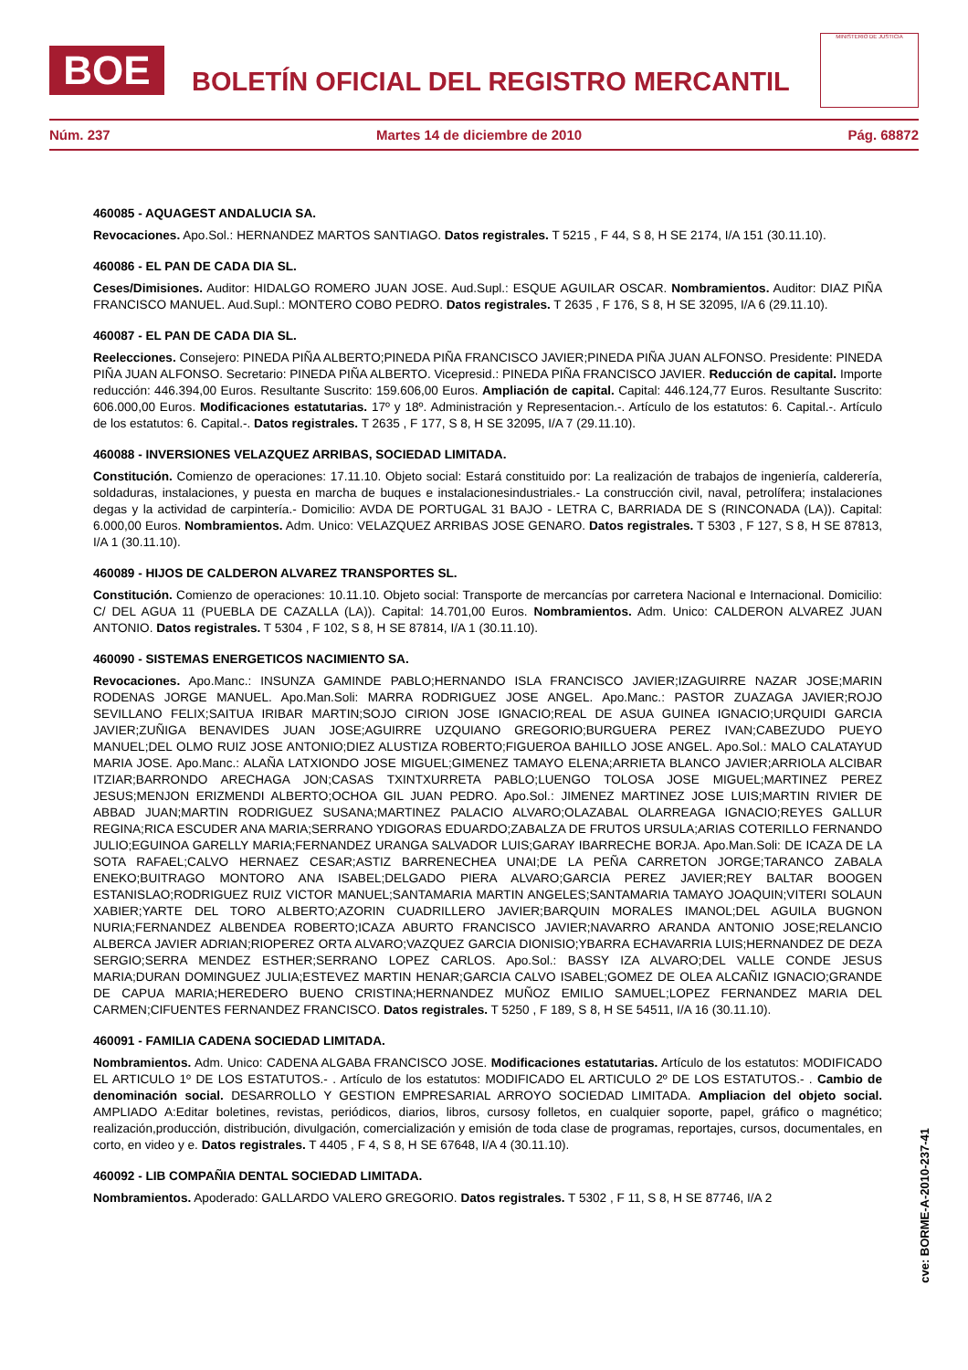BOE
BOLETÍN OFICIAL DEL REGISTRO MERCANTIL
MINISTERIO DE JUSTICIA
Núm. 237 Martes 14 de diciembre de 2010 Pág. 68872
460085 - AQUAGEST ANDALUCIA SA.
Revocaciones. Apo.Sol.: HERNANDEZ MARTOS SANTIAGO. Datos registrales. T 5215 , F 44, S 8, H SE 2174, I/A 151 (30.11.10).
460086 - EL PAN DE CADA DIA SL.
Ceses/Dimisiones. Auditor: HIDALGO ROMERO JUAN JOSE. Aud.Supl.: ESQUE AGUILAR OSCAR. Nombramientos. Auditor: DIAZ PIÑA FRANCISCO MANUEL. Aud.Supl.: MONTERO COBO PEDRO. Datos registrales. T 2635 , F 176, S 8, H SE 32095, I/A 6 (29.11.10).
460087 - EL PAN DE CADA DIA SL.
Reelecciones. Consejero: PINEDA PIÑA ALBERTO;PINEDA PIÑA FRANCISCO JAVIER;PINEDA PIÑA JUAN ALFONSO. Presidente: PINEDA PIÑA JUAN ALFONSO. Secretario: PINEDA PIÑA ALBERTO. Vicepresid.: PINEDA PIÑA FRANCISCO JAVIER. Reducción de capital. Importe reducción: 446.394,00 Euros. Resultante Suscrito: 159.606,00 Euros. Ampliación de capital. Capital: 446.124,77 Euros. Resultante Suscrito: 606.000,00 Euros. Modificaciones estatutarias. 17º y 18º. Administración y Representacion.-. Artículo de los estatutos: 6. Capital.-. Artículo de los estatutos: 6. Capital.-. Datos registrales. T 2635 , F 177, S 8, H SE 32095, I/A 7 (29.11.10).
460088 - INVERSIONES VELAZQUEZ ARRIBAS, SOCIEDAD LIMITADA.
Constitución. Comienzo de operaciones: 17.11.10. Objeto social: Estará constituido por: La realización de trabajos de ingeniería, calderería, soldaduras, instalaciones, y puesta en marcha de buques e instalacionesindustriales.- La construcción civil, naval, petrolífera; instalaciones degas y la actividad de carpintería.- Domicilio: AVDA DE PORTUGAL 31 BAJO - LETRA C, BARRIADA DE S (RINCONADA (LA)). Capital: 6.000,00 Euros. Nombramientos. Adm. Unico: VELAZQUEZ ARRIBAS JOSE GENARO. Datos registrales. T 5303 , F 127, S 8, H SE 87813, I/A 1 (30.11.10).
460089 - HIJOS DE CALDERON ALVAREZ TRANSPORTES SL.
Constitución. Comienzo de operaciones: 10.11.10. Objeto social: Transporte de mercancías por carretera Nacional e Internacional. Domicilio: C/ DEL AGUA 11 (PUEBLA DE CAZALLA (LA)). Capital: 14.701,00 Euros. Nombramientos. Adm. Unico: CALDERON ALVAREZ JUAN ANTONIO. Datos registrales. T 5304 , F 102, S 8, H SE 87814, I/A 1 (30.11.10).
460090 - SISTEMAS ENERGETICOS NACIMIENTO SA.
Revocaciones. Apo.Manc.: INSUNZA GAMINDE PABLO;HERNANDO ISLA FRANCISCO JAVIER;IZAGUIRRE NAZAR JOSE;MARIN RODENAS JORGE MANUEL. Apo.Man.Soli: MARRA RODRIGUEZ JOSE ANGEL. Apo.Manc.: PASTOR ZUAZAGA JAVIER;ROJO SEVILLANO FELIX;SAITUA IRIBAR MARTIN;SOJO CIRION JOSE IGNACIO;REAL DE ASUA GUINEA IGNACIO;URQUIDI GARCIA JAVIER;ZUÑIGA BENAVIDES JUAN JOSE;AGUIRRE UZQUIANO GREGORIO;BURGUERA PEREZ IVAN;CABEZUDO PUEYO MANUEL;DEL OLMO RUIZ JOSE ANTONIO;DIEZ ALUSTIZA ROBERTO;FIGUEROA BAHILLO JOSE ANGEL. Apo.Sol.: MALO CALATAYUD MARIA JOSE. Apo.Manc.: ALAÑA LATXIONDO JOSE MIGUEL;GIMENEZ TAMAYO ELENA;ARRIETA BLANCO JAVIER;ARRIOLA ALCIBAR ITZIAR;BARRONDO ARECHAGA JON;CASAS TXINTXURRETA PABLO;LUENGO TOLOSA JOSE MIGUEL;MARTINEZ PEREZ JESUS;MENJON ERIZMENDI ALBERTO;OCHOA GIL JUAN PEDRO. Apo.Sol.: JIMENEZ MARTINEZ JOSE LUIS;MARTIN RIVIER DE ABBAD JUAN;MARTIN RODRIGUEZ SUSANA;MARTINEZ PALACIO ALVARO;OLAZABAL OLARREAGA IGNACIO;REYES GALLUR REGINA;RICA ESCUDER ANA MARIA;SERRANO YDIGORAS EDUARDO;ZABALZA DE FRUTOS URSULA;ARIAS COTERILLO FERNANDO JULIO;EGUINOA GARELLY MARIA;FERNANDEZ URANGA SALVADOR LUIS;GARAY IBARRECHE BORJA. Apo.Man.Soli: DE ICAZA DE LA SOTA RAFAEL;CALVO HERNAEZ CESAR;ASTIZ BARRENECHEA UNAI;DE LA PEÑA CARRETON JORGE;TARANCO ZABALA ENEKO;BUITRAGO MONTORO ANA ISABEL;DELGADO PIERA ALVARO;GARCIA PEREZ JAVIER;REY BALTAR BOOGEN ESTANISLAO;RODRIGUEZ RUIZ VICTOR MANUEL;SANTAMARIA MARTIN ANGELES;SANTAMARIA TAMAYO JOAQUIN;VITERI SOLAUN XABIER;YARTE DEL TORO ALBERTO;AZORIN CUADRILLERO JAVIER;BARQUIN MORALES IMANOL;DEL AGUILA BUGNON NURIA;FERNANDEZ ALBENDEA ROBERTO;ICAZA ABURTO FRANCISCO JAVIER;NAVARRO ARANDA ANTONIO JOSE;RELANCIO ALBERCA JAVIER ADRIAN;RIOPEREZ ORTA ALVARO;VAZQUEZ GARCIA DIONISIO;YBARRA ECHAVARRIA LUIS;HERNANDEZ DE DEZA SERGIO;SERRA MENDEZ ESTHER;SERRANO LOPEZ CARLOS. Apo.Sol.: BASSY IZA ALVARO;DEL VALLE CONDE JESUS MARIA;DURAN DOMINGUEZ JULIA;ESTEVEZ MARTIN HENAR;GARCIA CALVO ISABEL;GOMEZ DE OLEA ALCAÑIZ IGNACIO;GRANDE DE CAPUA MARIA;HEREDERO BUENO CRISTINA;HERNANDEZ MUÑOZ EMILIO SAMUEL;LOPEZ FERNANDEZ MARIA DEL CARMEN;CIFUENTES FERNANDEZ FRANCISCO. Datos registrales. T 5250 , F 189, S 8, H SE 54511, I/A 16 (30.11.10).
460091 - FAMILIA CADENA SOCIEDAD LIMITADA.
Nombramientos. Adm. Unico: CADENA ALGABA FRANCISCO JOSE. Modificaciones estatutarias. Artículo de los estatutos: MODIFICADO EL ARTICULO 1º DE LOS ESTATUTOS.- . Artículo de los estatutos: MODIFICADO EL ARTICULO 2º DE LOS ESTATUTOS.- . Cambio de denominación social. DESARROLLO Y GESTION EMPRESARIAL ARROYO SOCIEDAD LIMITADA. Ampliacion del objeto social. AMPLIADO A:Editar boletines, revistas, periódicos, diarios, libros, cursosy folletos, en cualquier soporte, papel, gráfico o magnético; realización,producción, distribución, divulgación, comercialización y emisión de toda clase de programas, reportajes, cursos, documentales, en corto, en video y e. Datos registrales. T 4405 , F 4, S 8, H SE 67648, I/A 4 (30.11.10).
460092 - LIB COMPAÑIA DENTAL SOCIEDAD LIMITADA.
Nombramientos. Apoderado: GALLARDO VALERO GREGORIO. Datos registrales. T 5302 , F 11, S 8, H SE 87746, I/A 2
cve: BORME-A-2010-237-41